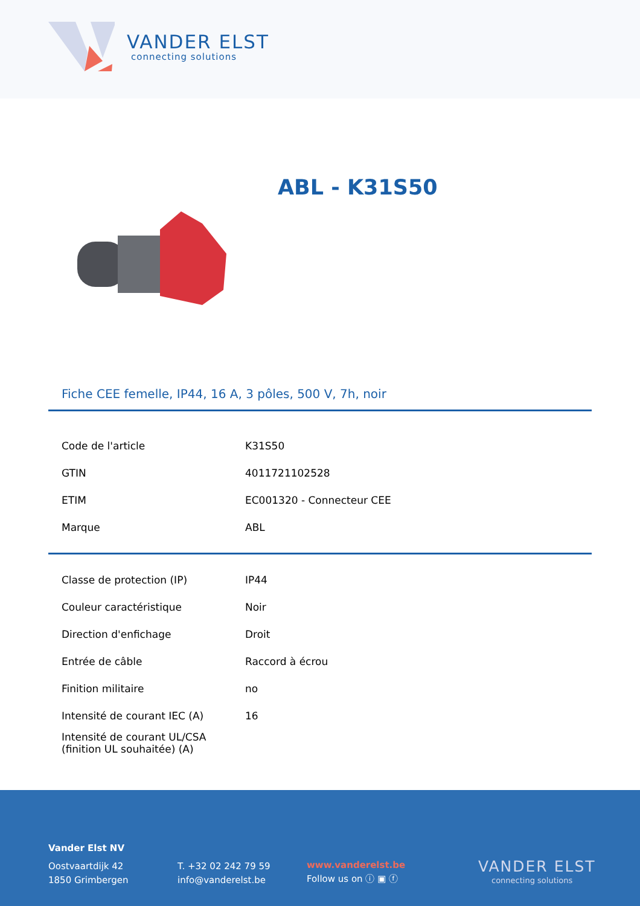VANDER ELST
connecting solutions
ABL - K31S50
Fiche CEE femelle, IP44, 16 A, 3 pôles, 500 V, 7h, noir
| Code de l'article | K31S50 |
| GTIN | 4011721102528 |
| ETIM | EC001320 - Connecteur CEE |
| Marque | ABL |
| Classe de protection (IP) | IP44 |
| Couleur caractéristique | Noir |
| Direction d'enfichage | Droit |
| Entrée de câble | Raccord à écrou |
| Finition militaire | no |
| Intensité de courant IEC (A) | 16 |
| Intensité de courant UL/CSA (finition UL souhaitée) (A) | |
Vander Elst NV
Oostvaartdijk 42
1850 Grimbergen
T. +32 02 242 79 59
info@vanderelst.be
www.vanderelst.be
Follow us on ⓘ ▣ ⓕ
VANDER ELST
connecting solutions